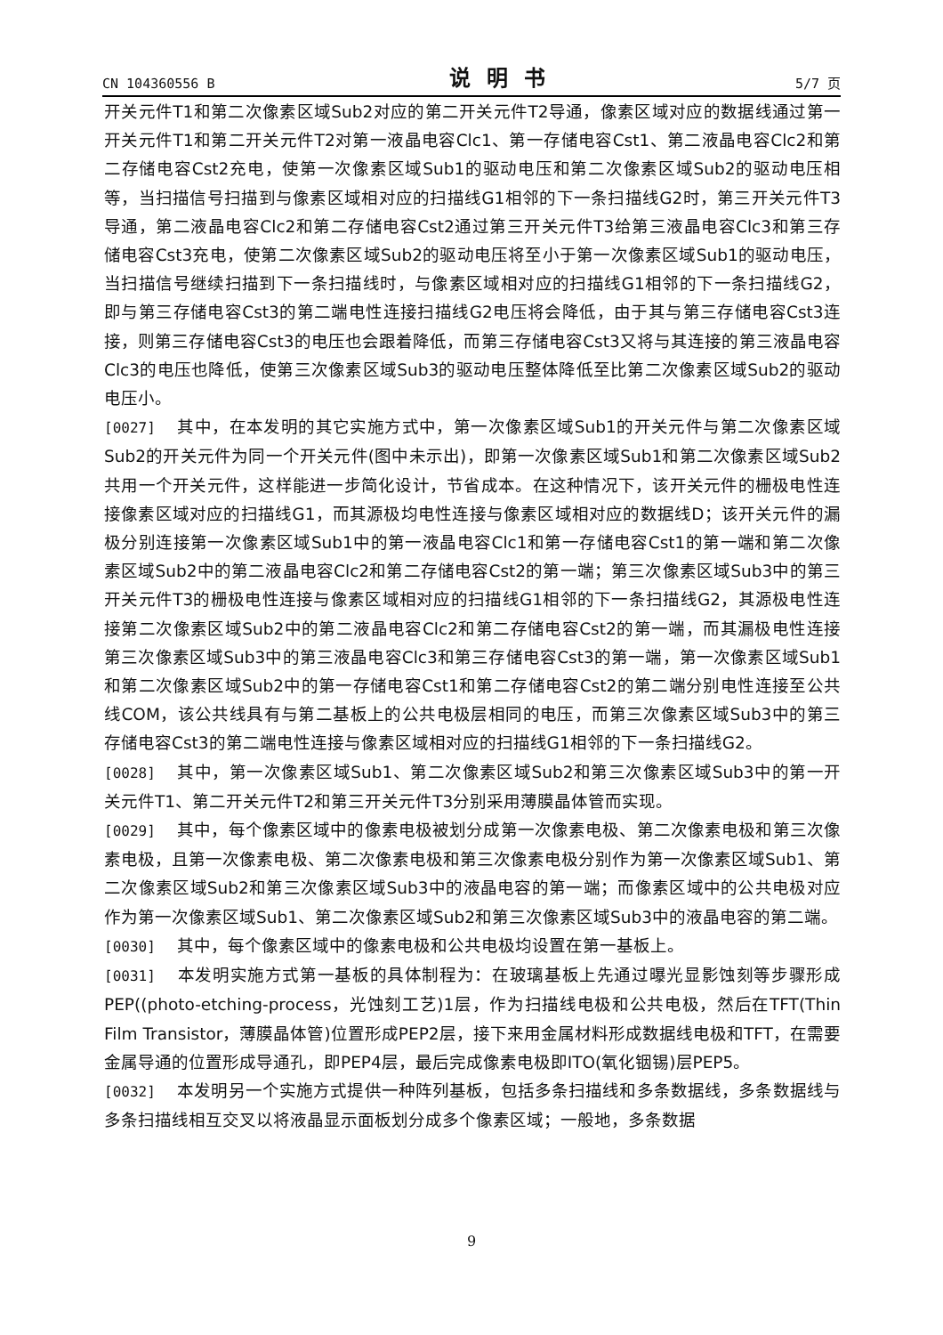CN 104360556 B 说明书 5/7 页
开关元件T1和第二次像素区域Sub2对应的第二开关元件T2导通，像素区域对应的数据线通过第一开关元件T1和第二开关元件T2对第一液晶电容Clc1、第一存储电容Cst1、第二液晶电容Clc2和第二存储电容Cst2充电，使第一次像素区域Sub1的驱动电压和第二次像素区域Sub2的驱动电压相等，当扫描信号扫描到与像素区域相对应的扫描线G1相邻的下一条扫描线G2时，第三开关元件T3导通，第二液晶电容Clc2和第二存储电容Cst2通过第三开关元件T3给第三液晶电容Clc3和第三存储电容Cst3充电，使第二次像素区域Sub2的驱动电压将至小于第一次像素区域Sub1的驱动电压，当扫描信号继续扫描到下一条扫描线时，与像素区域相对应的扫描线G1相邻的下一条扫描线G2，即与第三存储电容Cst3的第二端电性连接扫描线G2电压将会降低，由于其与第三存储电容Cst3连接，则第三存储电容Cst3的电压也会跟着降低，而第三存储电容Cst3又将与其连接的第三液晶电容Clc3的电压也降低，使第三次像素区域Sub3的驱动电压整体降低至比第二次像素区域Sub2的驱动电压小。
[0027] 其中，在本发明的其它实施方式中，第一次像素区域Sub1的开关元件与第二次像素区域Sub2的开关元件为同一个开关元件(图中未示出)，即第一次像素区域Sub1和第二次像素区域Sub2共用一个开关元件，这样能进一步简化设计，节省成本。在这种情况下，该开关元件的栅极电性连接像素区域对应的扫描线G1，而其源极均电性连接与像素区域相对应的数据线D；该开关元件的漏极分别连接第一次像素区域Sub1中的第一液晶电容Clc1和第一存储电容Cst1的第一端和第二次像素区域Sub2中的第二液晶电容Clc2和第二存储电容Cst2的第一端；第三次像素区域Sub3中的第三开关元件T3的栅极电性连接与像素区域相对应的扫描线G1相邻的下一条扫描线G2，其源极电性连接第二次像素区域Sub2中的第二液晶电容Clc2和第二存储电容Cst2的第一端，而其漏极电性连接第三次像素区域Sub3中的第三液晶电容Clc3和第三存储电容Cst3的第一端，第一次像素区域Sub1和第二次像素区域Sub2中的第一存储电容Cst1和第二存储电容Cst2的第二端分别电性连接至公共线COM，该公共线具有与第二基板上的公共电极层相同的电压，而第三次像素区域Sub3中的第三存储电容Cst3的第二端电性连接与像素区域相对应的扫描线G1相邻的下一条扫描线G2。
[0028] 其中，第一次像素区域Sub1、第二次像素区域Sub2和第三次像素区域Sub3中的第一开关元件T1、第二开关元件T2和第三开关元件T3分别采用薄膜晶体管而实现。
[0029] 其中，每个像素区域中的像素电极被划分成第一次像素电极、第二次像素电极和第三次像素电极，且第一次像素电极、第二次像素电极和第三次像素电极分别作为第一次像素区域Sub1、第二次像素区域Sub2和第三次像素区域Sub3中的液晶电容的第一端；而像素区域中的公共电极对应作为第一次像素区域Sub1、第二次像素区域Sub2和第三次像素区域Sub3中的液晶电容的第二端。
[0030] 其中，每个像素区域中的像素电极和公共电极均设置在第一基板上。
[0031] 本发明实施方式第一基板的具体制程为：在玻璃基板上先通过曝光显影蚀刻等步骤形成PEP((photo-etching-process，光蚀刻工艺)1层，作为扫描线电极和公共电极，然后在TFT(Thin Film Transistor，薄膜晶体管)位置形成PEP2层，接下来用金属材料形成数据线电极和TFT，在需要金属导通的位置形成导通孔，即PEP4层，最后完成像素电极即ITO(氧化铟锡)层PEP5。
[0032] 本发明另一个实施方式提供一种阵列基板，包括多条扫描线和多条数据线，多条数据线与多条扫描线相互交叉以将液晶显示面板划分成多个像素区域；一般地，多条数据
9